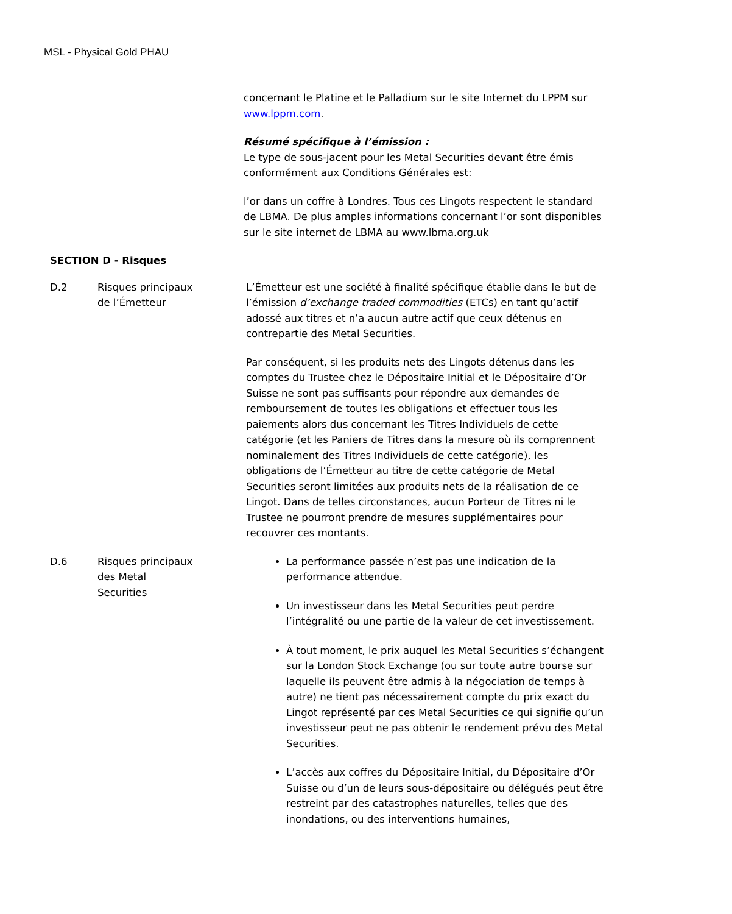MSL - Physical Gold PHAU
concernant le Platine et le Palladium sur le site Internet du LPPM sur www.lppm.com.
Résumé spécifique à l’émission :
Le type de sous-jacent pour les Metal Securities devant être émis conformément aux Conditions Générales est:
l’or dans un coffre à Londres. Tous ces Lingots respectent le standard de LBMA. De plus amples informations concernant l’or sont disponibles sur le site internet de LBMA au www.lbma.org.uk
SECTION D - Risques
D.2 Risques principaux
de l’Émetteur
L’Émetteur est une société à finalité spécifique établie dans le but de l’émission d’exchange traded commodities (ETCs) en tant qu’actif adossé aux titres et n’a aucun autre actif que ceux détenus en contrepartie des Metal Securities.
Par conséquent, si les produits nets des Lingots détenus dans les comptes du Trustee chez le Dépositaire Initial et le Dépositaire d’Or Suisse ne sont pas suffisants pour répondre aux demandes de remboursement de toutes les obligations et effectuer tous les paiements alors dus concernant les Titres Individuels de cette catégorie (et les Paniers de Titres dans la mesure où ils comprennent nominalement des Titres Individuels de cette catégorie), les obligations de l’Émetteur au titre de cette catégorie de Metal Securities seront limitées aux produits nets de la réalisation de ce Lingot. Dans de telles circonstances, aucun Porteur de Titres ni le Trustee ne pourront prendre de mesures supplémentaires pour recouvrer ces montants.
D.6 Risques principaux
des Metal
Securities
La performance passée n’est pas une indication de la performance attendue.
Un investisseur dans les Metal Securities peut perdre l’intégralité ou une partie de la valeur de cet investissement.
À tout moment, le prix auquel les Metal Securities s’échangent sur la London Stock Exchange (ou sur toute autre bourse sur laquelle ils peuvent être admis à la négociation de temps à autre) ne tient pas nécessairement compte du prix exact du Lingot représenté par ces Metal Securities ce qui signifie qu’un investisseur peut ne pas obtenir le rendement prévu des Metal Securities.
L’accès aux coffres du Dépositaire Initial, du Dépositaire d’Or Suisse ou d’un de leurs sous-dépositaire ou délégués peut être restreint par des catastrophes naturelles, telles que des inondations, ou des interventions humaines,